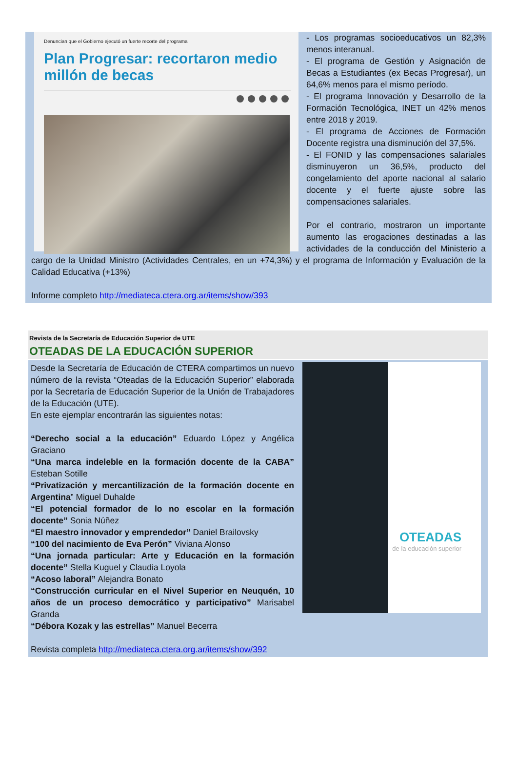Denuncian que el Gobierno ejecutó un fuerte recorte del programa
Plan Progresar: recortaron medio millón de becas
- Los programas socioeducativos un 82,3% menos interanual.
- El programa de Gestión y Asignación de Becas a Estudiantes (ex Becas Progresar), un 64,6% menos para el mismo período.
- El programa Innovación y Desarrollo de la Formación Tecnológica, INET un 42% menos entre 2018 y 2019.
- El programa de Acciones de Formación Docente registra una disminución del 37,5%.
- El FONID y las compensaciones salariales disminuyeron un 36,5%, producto del congelamiento del aporte nacional al salario docente y el fuerte ajuste sobre las compensaciones salariales.
Por el contrario, mostraron un importante aumento las erogaciones destinadas a las actividades de la conducción del Ministerio a cargo de la Unidad Ministro (Actividades Centrales, en un +74,3%) y el programa de Información y Evaluación de la Calidad Educativa (+13%)
Informe completo http://mediateca.ctera.org.ar/items/show/393
Revista de la Secretaría de Educación Superior de UTE
OTEADAS DE LA EDUCACIÓN SUPERIOR
OTEADAS
de la educación superior
Desde la Secretaría de Educación de CTERA compartimos un nuevo número de la revista “Oteadas de la Educación Superior” elaborada por la Secretaría de Educación Superior de la Unión de Trabajadores de la Educación (UTE).
En este ejemplar encontrarán las siguientes notas:
“Derecho social a la educación” Eduardo López y Angélica Graciano
“Una marca indeleble en la formación docente de la CABA” Esteban Sotille
“Privatización y mercantilización de la formación docente en Argentina” Miguel Duhalde
“El potencial formador de lo no escolar en la formación docente” Sonia Núñez
“El maestro innovador y emprendedor” Daniel Brailovsky
“100 del nacimiento de Eva Perón” Viviana Alonso
“Una jornada particular: Arte y Educación en la formación docente” Stella Kuguel y Claudia Loyola
“Acoso laboral” Alejandra Bonato
“Construcción curricular en el Nivel Superior en Neuquén, 10 años de un proceso democrático y participativo” Marisabel Granda
“Débora Kozak y las estrellas” Manuel Becerra
Revista completa http://mediateca.ctera.org.ar/items/show/392